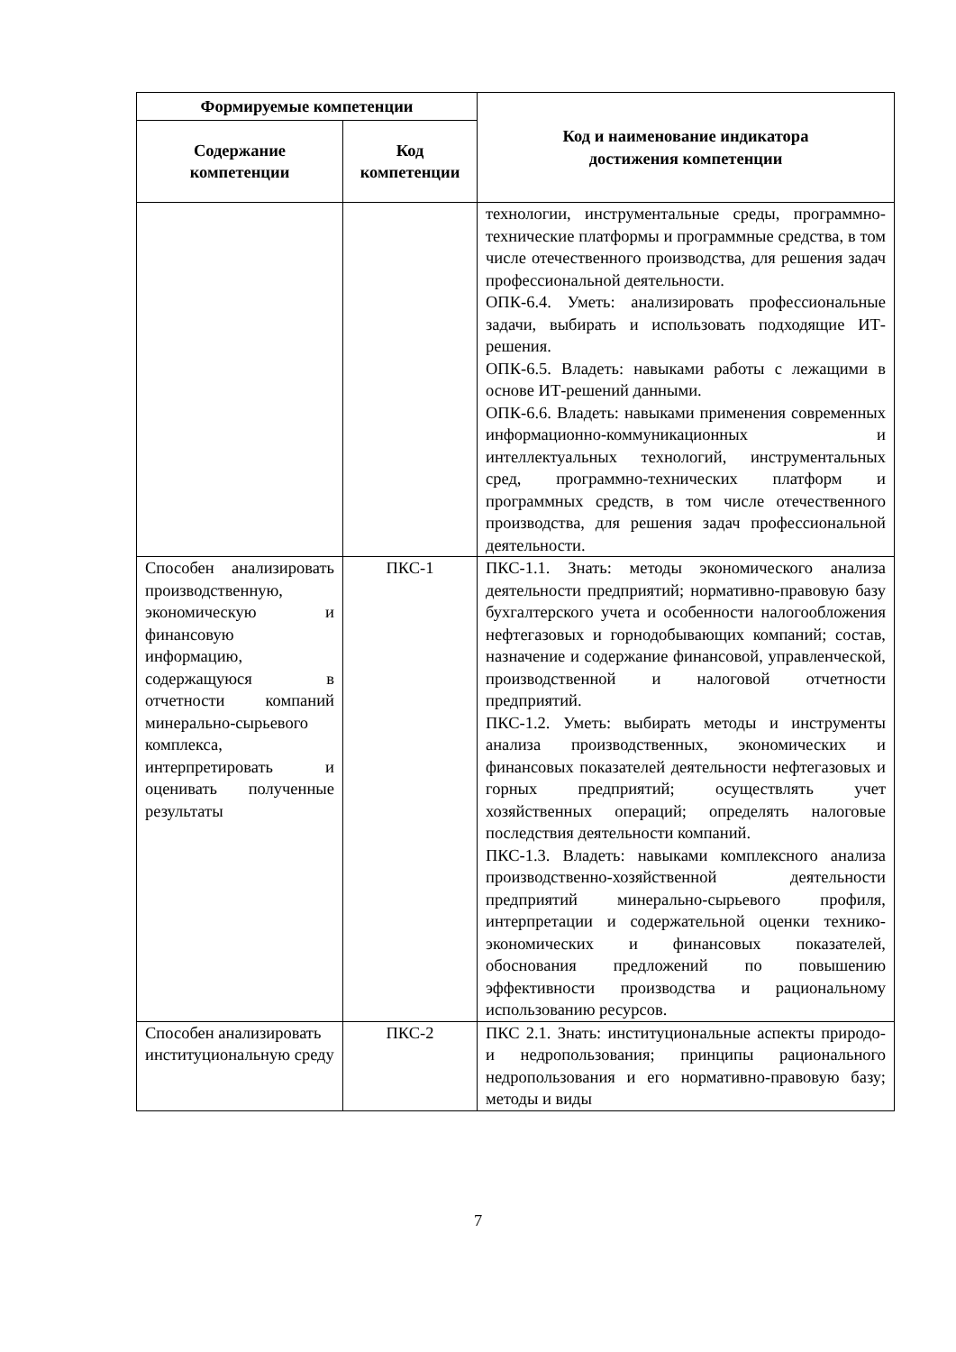| Формируемые компетенции | | Код и наименование индикатора достижения компетенции |
| --- | --- | --- |
| Содержание компетенции | Код компетенции | |
| | | технологии, инструментальные среды, программно-технические платформы и программные средства, в том числе отечественного производства, для решения задач профессиональной деятельности. ОПК-6.4. Уметь: анализировать профессиональные задачи, выбирать и использовать подходящие ИТ-решения. ОПК-6.5. Владеть: навыками работы с лежащими в основе ИТ-решений данными. ОПК-6.6. Владеть: навыками применения современных информационно-коммуникационных и интеллектуальных технологий, инструментальных сред, программно-технических платформ и программных средств, в том числе отечественного производства, для решения задач профессиональной деятельности. |
| Способен анализировать производственную, экономическую и финансовую информацию, содержащуюся в отчетности компаний минерально-сырьевого комплекса, интерпретировать и оценивать полученные результаты | ПКС-1 | ПКС-1.1. Знать: методы экономического анализа деятельности предприятий; нормативно-правовую базу бухгалтерского учета и особенности налогообложения нефтегазовых и горнодобывающих компаний; состав, назначение и содержание финансовой, управленческой, производственной и налоговой отчетности предприятий. ПКС-1.2. Уметь: выбирать методы и инструменты анализа производственных, экономических и финансовых показателей деятельности нефтегазовых и горных предприятий; осуществлять учет хозяйственных операций; определять налоговые последствия деятельности компаний. ПКС-1.3. Владеть: навыками комплексного анализа производственно-хозяйственной деятельности предприятий минерально-сырьевого профиля, интерпретации и содержательной оценки технико-экономических и финансовых показателей, обоснования предложений по повышению эффективности производства и рациональному использованию ресурсов. |
| Способен анализировать институциональную среду | ПКС-2 | ПКС 2.1. Знать: институциональные аспекты природо- и недропользования; принципы рационального недропользования и его нормативно-правовую базу; методы и виды |
7